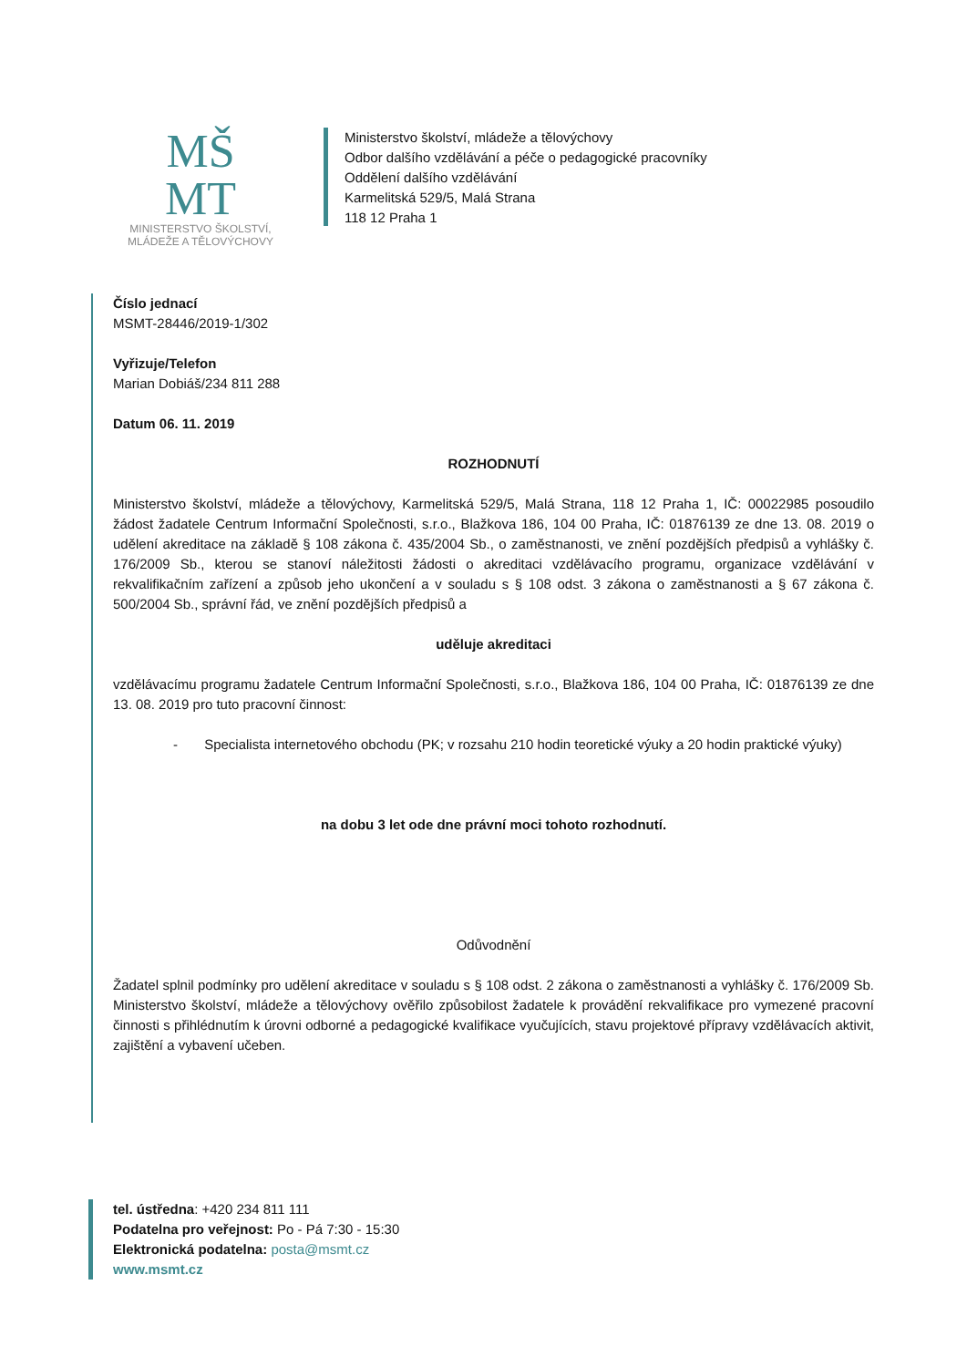MŠ
MT
MINISTERSTVO ŠKOLSTVÍ,
MLÁDEŽE A TĚLOVÝCHOVY
Ministerstvo školství, mládeže a tělovýchovy
Odbor dalšího vzdělávání a péče o pedagogické pracovníky
Oddělení dalšího vzdělávání
Karmelitská 529/5, Malá Strana
118 12 Praha 1
Číslo jednací
MSMT-28446/2019-1/302
Vyřizuje/Telefon
Marian Dobiáš/234 811 288
Datum 06. 11. 2019
ROZHODNUTÍ
Ministerstvo školství, mládeže a tělovýchovy, Karmelitská 529/5, Malá Strana, 118 12 Praha 1, IČ: 00022985 posoudilo žádost žadatele Centrum Informační Společnosti, s.r.o., Blažkova 186, 104 00 Praha, IČ: 01876139 ze dne 13. 08. 2019 o udělení akreditace na základě § 108 zákona č. 435/2004 Sb., o zaměstnanosti, ve znění pozdějších předpisů a vyhlášky č. 176/2009 Sb., kterou se stanoví náležitosti žádosti o akreditaci vzdělávacího programu, organizace vzdělávání v rekvalifikačním zařízení a způsob jeho ukončení a v souladu s § 108 odst. 3 zákona o zaměstnanosti a § 67 zákona č. 500/2004 Sb., správní řád, ve znění pozdějších předpisů a
uděluje akreditaci
vzdělávacímu programu žadatele Centrum Informační Společnosti, s.r.o., Blažkova 186, 104 00 Praha, IČ: 01876139 ze dne 13. 08. 2019 pro tuto pracovní činnost:
- Specialista internetového obchodu (PK; v rozsahu 210 hodin teoretické výuky a 20 hodin praktické výuky)
na dobu 3 let ode dne právní moci tohoto rozhodnutí.
Odůvodnění
Žadatel splnil podmínky pro udělení akreditace v souladu s § 108 odst. 2 zákona o zaměstnanosti a vyhlášky č. 176/2009 Sb. Ministerstvo školství, mládeže a tělovýchovy ověřilo způsobilost žadatele k provádění rekvalifikace pro vymezené pracovní činnosti s přihlédnutím k úrovni odborné a pedagogické kvalifikace vyučujících, stavu projektové přípravy vzdělávacích aktivit, zajištění a vybavení učeben.
tel. ústředna: +420 234 811 111
Podatelna pro veřejnost: Po - Pá 7:30 - 15:30
Elektronická podatelna: posta@msmt.cz
www.msmt.cz